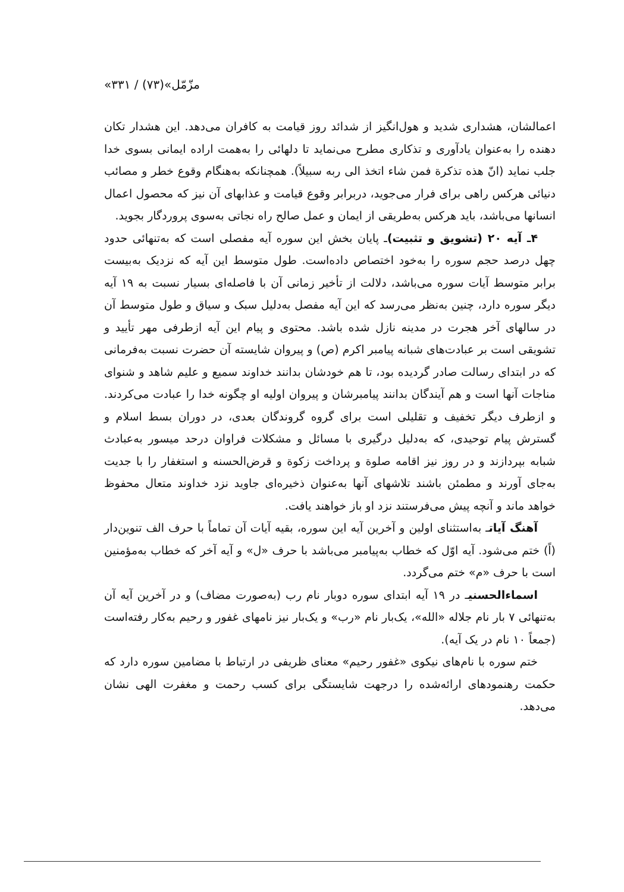«مزّمّل»(۷۳) / ۳۳۱
اعمالشان، هشداری شدید و هول‌انگیز از شدائد روز قیامت به کافران می‌دهد. این هشدار تکان دهنده را به‌عنوان یادآوری و تذکاری مطرح می‌نماید تا دلهائی را به‌همت اراده ایمانی بسوی خدا جلب نماید (انّ هذه تذکرة فمن شاء اتخذ الی ربه سبیلاً). همچنانکه به‌هنگام وقوع خطر و مصائب دنیائی هرکس راهی برای فرار می‌جوید، دربرابر وقوع قیامت و عذابهای آن نیز که محصول اعمال انسانها می‌باشد، باید هرکس به‌طریقی از ایمان و عمل صالح راه نجاتی به‌سوی پروردگار بجوید.
۴ـ آیه ۲۰ (تشویق و تثبیت) ـ پایان بخش این سوره آیه مفصلی است که به‌تنهائی حدود چهل درصد حجم سوره را به‌خود اختصاص داده‌است. طول متوسط این آیه که نزدیک به‌بیست برابر متوسط آیات سوره می‌باشد، دلالت از تأخیر زمانی آن با فاصله‌ای بسیار نسبت به ۱۹ آیه دیگر سوره دارد، چنین به‌نظر می‌رسد که این آیه مفصل به‌دلیل سبک و سیاق و طول متوسط آن در سالهای آخر هجرت در مدینه نازل شده باشد. محتوی و پیام این آیه ازطرفی مهر تأیید و تشویقی است بر عبادت‌های شبانه پیامبر اکرم (ص) و پیروان شایسته آن حضرت نسبت به‌فرمانی که در ابتدای رسالت صادر گردیده بود، تا هم خودشان بدانند خداوند سمیع و علیم شاهد و شنوای مناجات آنها است و هم آیندگان بدانند پیامبرشان و پیروان اولیه او چگونه خدا را عبادت می‌کردند. و ازطرف دیگر تخفیف و تقلیلی است برای گروه گروندگان بعدی، در دوران بسط اسلام و گسترش پیام توحیدی، که به‌دلیل درگیری با مسائل و مشکلات فراوان درحد میسور به‌عبادث شبابه بپردازند و در روز نیز اقامه صلوة و پرداخت زکوة و قرض‌الحسنه و استغفار را با جدیت به‌جای آورند و مطمئن باشند تلاشهای آنها به‌عنوان ذخیره‌ای جاوید نزد خداوند متعال محفوظ خواهد ماند و آنچه پیش می‌فرستند نزد او باز خواهند یافت.
آهنگ آیاتـ به‌استثنای اولین و آخرین آیه این سوره، بقیه آیات آن تماماً با حرف الف تنوین‌دار (اً) ختم می‌شود. آیه اوّل که خطاب به‌پیامبر می‌باشد با حرف «ل» و آیه آخر که خطاب به‌مؤمنین است با حرف «م» ختم می‌گردد.
اسماءالحسنیـ در ۱۹ آیه ابتدای سوره دوبار نام رب (به‌صورت مضاف) و در آخرین آیه آن به‌تنهائی ۷ بار نام جلاله «الله»، یک‌بار نام «رب» و یک‌بار نیز نامهای غفور و رحیم به‌کار رفته‌است (جمعاً ۱۰ نام در یک آیه).
ختم سوره با نام‌های نیکوی «غفور رحیم» معنای ظریفی در ارتباط با مضامین سوره دارد که حکمت رهنمودهای ارائه‌شده را درجهت شایستگی برای کسب رحمت و مغفرت الهی نشان می‌دهد.